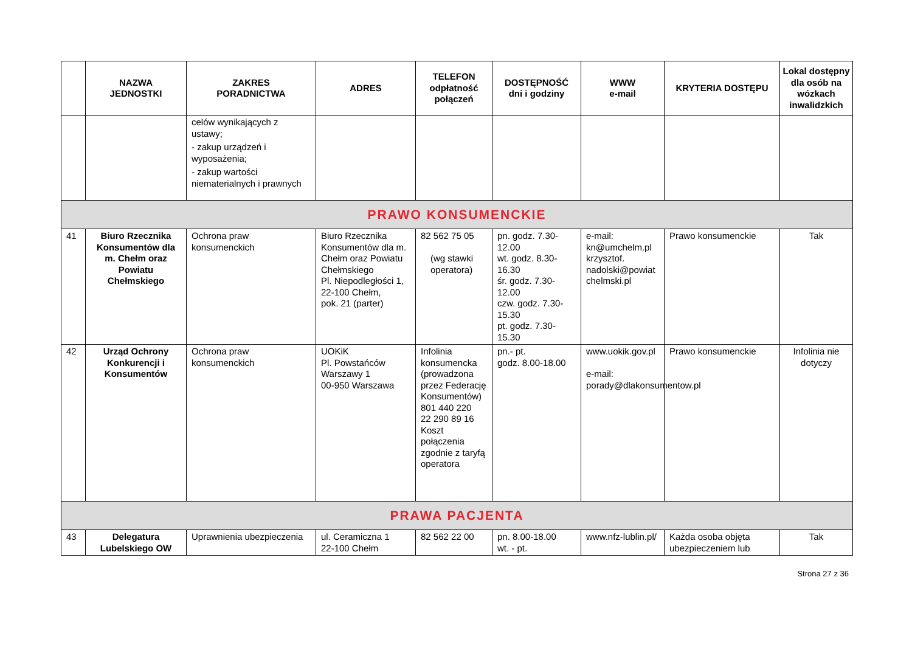| | NAZWA JEDNOSTKI | ZAKRES PORADNICTWA | ADRES | TELEFON odpłatność połączeń | DOSTĘPNOŚĆ dni i godziny | WWW e-mail | KRYTERIA DOSTĘPU | Lokal dostępny dla osób na wózkach inwalidzkich |
| --- | --- | --- | --- | --- | --- | --- | --- | --- |
| | | celów wynikających z ustawy; - zakup urządzeń i wyposażenia; - zakup wartości niematerialnych i prawnych | | | | | | |
| PRAWO KONSUMENCKIE | | | | | | | | |
| 41 | Biuro Rzecznika Konsumentów dla m. Chełm oraz Powiatu Chełmskiego | Ochrona praw konsumenckich | Biuro Rzecznika Konsumentów dla m. Chełm oraz Powiatu Chełmskiego Pl. Niepodległości 1, 22-100 Chełm, pok. 21 (parter) | 82 562 75 05 (wg stawki operatora) | pn. godz. 7.30-12.00 wt. godz. 8.30-16.30 śr. godz. 7.30-12.00 czw. godz. 7.30-15.30 pt. godz. 7.30-15.30 | e-mail: kn@umchelm.pl krzysztof. nadolski@powiat chelmski.pl | Prawo konsumenckie | Tak |
| 42 | Urząd Ochrony Konkurencji i Konsumentów | Ochrona praw konsumenckich | UOKiK Pl. Powstańców Warszawy 1 00-950 Warszawa | Infolinia konsumencka (prowadzona przez Federację Konsumentów) 801 440 220 22 290 89 16 Koszt połączenia zgodnie z taryfą operatora | pn.- pt. godz. 8.00-18.00 | www.uokik.gov.pl e-mail: porady@dlakonsumentow.pl | Prawo konsumenckie | Infolinia nie dotyczy |
| PRAWA PACJENTA | | | | | | | | |
| 43 | Delegatura Lubelskiego OW | Uprawnienia ubezpieczenia | ul. Ceramiczna 1 22-100 Chełm | 82 562 22 00 | pn. 8.00-18.00 wt. - pt. | www.nfz-lublin.pl/ | Każda osoba objęta ubezpieczeniem lub | Tak |
Strona 27 z 36